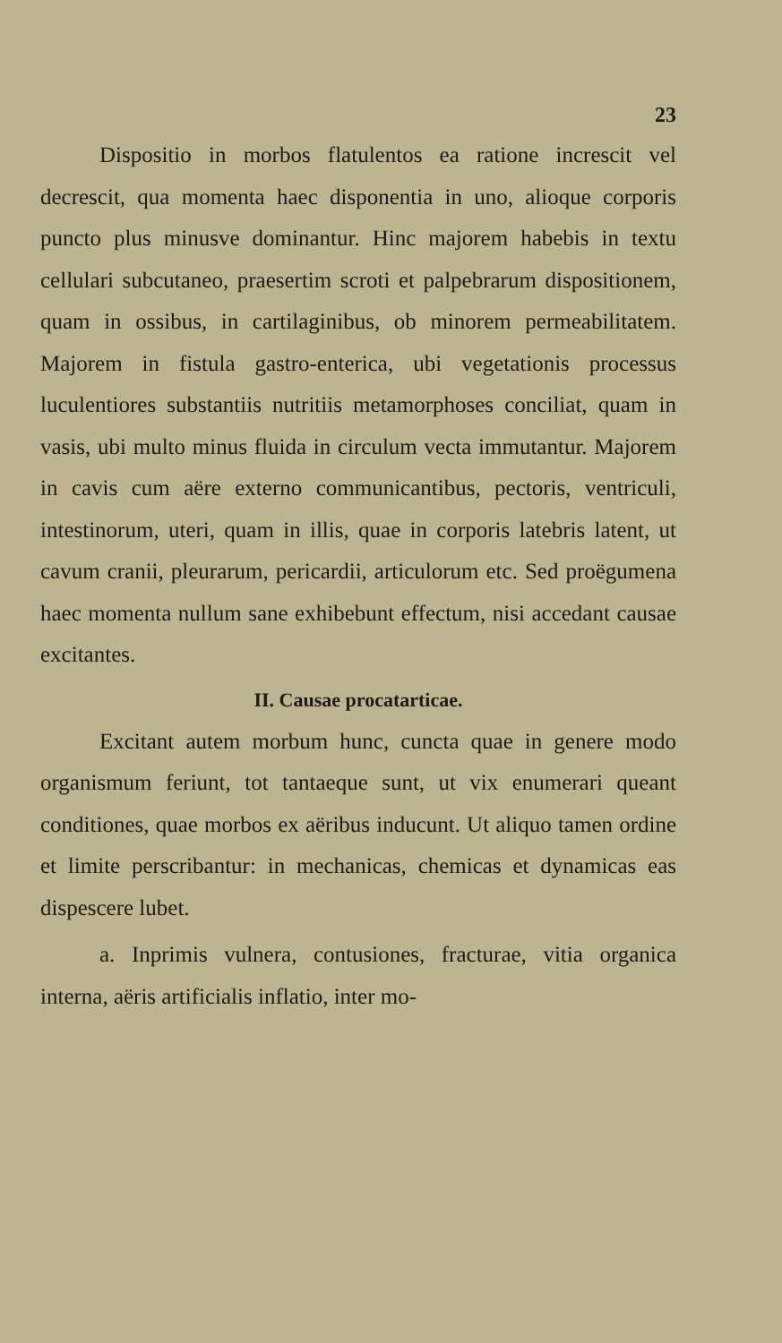23
Dispositio in morbos flatulentos ea ratione increscit vel decrescit, qua momenta haec disponentia in uno, alioque corporis puncto plus minusve dominantur. Hinc majorem habebis in textu cellulari subcutaneo, praesertim scroti et palpebrarum dispositionem, quam in ossibus, in cartilaginibus, ob minorem permeabilitatem. Majorem in fistula gastro-enterica, ubi vegetationis processus luculentiores substantiis nutritiis metamorphoses conciliat, quam in vasis, ubi multo minus fluida in circulum vecta immutantur. Majorem in cavis cum aëre externo communicantibus, pectoris, ventriculi, intestinorum, uteri, quam in illis, quae in corporis latebris latent, ut cavum cranii, pleurarum, pericardii, articulorum etc. Sed proëgumena haec momenta nullum sane exhibebunt effectum, nisi accedant causae excitantes.
II. Causae procatarticae.
Excitant autem morbum hunc, cuncta quae in genere modo organismum feriunt, tot tantaeque sunt, ut vix enumerari queant conditiones, quae morbos ex aëribus inducunt. Ut aliquo tamen ordine et limite perscribantur: in mechanicas, chemicas et dynamicas eas dispescere lubet.
a. Inprimis vulnera, contusiones, fracturae, vitia organica interna, aëris artificialis inflatio, inter mo-